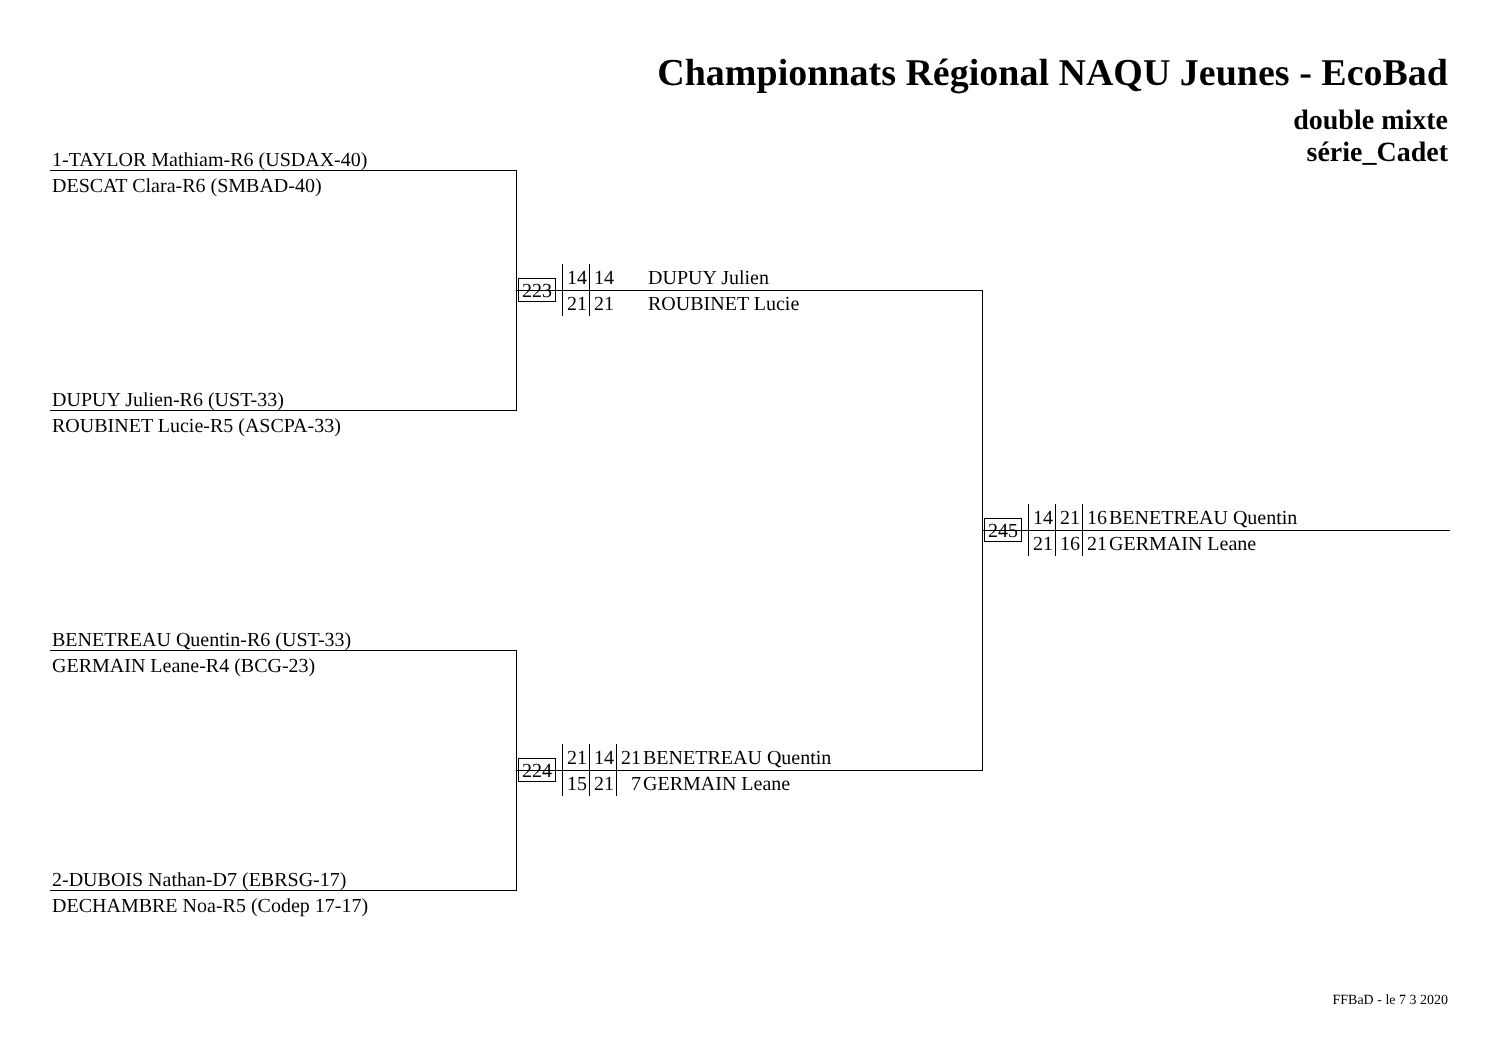Championnats Régional NAQU Jeunes - EcoBad
double mixte
série_Cadet
1-TAYLOR Mathiam-R6 (USDAX-40)
DESCAT Clara-R6 (SMBAD-40)
223
14 14 DUPUY Julien
21 21 ROUBINET Lucie
DUPUY Julien-R6 (UST-33)
ROUBINET Lucie-R5 (ASCPA-33)
245
14 21 16 BENETREAU Quentin
21 16 21 GERMAIN Leane
BENETREAU Quentin-R6 (UST-33)
GERMAIN Leane-R4 (BCG-23)
224
21 14 21 BENETREAU Quentin
15 21 7 GERMAIN Leane
2-DUBOIS Nathan-D7 (EBRSG-17)
DECHAMBRE Noa-R5 (Codep 17-17)
FFBaD - le 7 3 2020